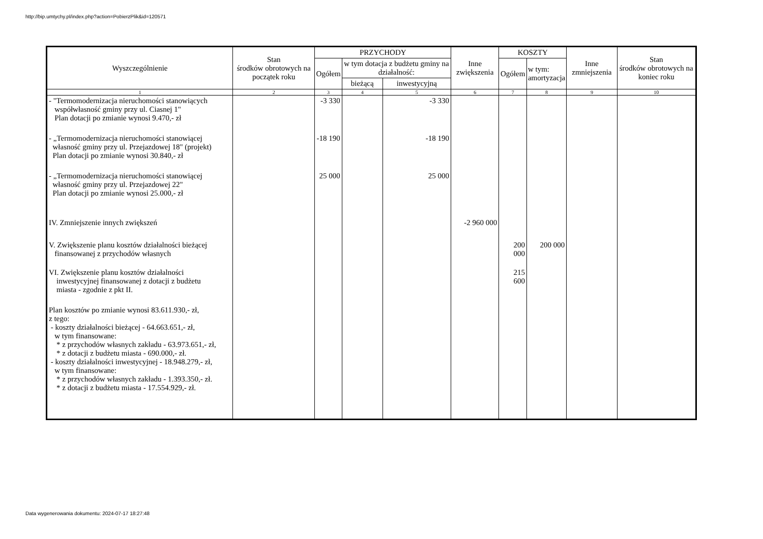http://bip.umtychy.pl/index.php?action=PobierzPlik&id=120571
| Wyszczególnienie | Stan środków obrotowych na początek roku | PRZYCHODY | | | Inne zwiększenia | KOSZTY | | Inne zmniejszenia | Stan środków obrotowych na koniec roku |
| --- | --- | --- | --- | --- | --- | --- | --- | --- | --- |
| | | Ogółem | w tym dotacja z budżetu gminy na działalność: | | | Ogółem | w tym: amortyzacja | | |
| | | | bieżącą | inwestycyjną | | | | | |
| 1 | 2 | 3 | 4 | 5 | 6 | 7 | 8 | 9 | 10 |
| - "Termomodernizacja nieruchomości stanowiących współwłasność gminy przy ul. Ciasnej 1" Plan dotacji po zmianie wynosi 9.470,- zł | | -3 330 | | -3 330 | | | | | |
| - „Termomodernizacja nieruchomości stanowiącej własność gminy przy ul. Przejazdowej 18" (projekt) Plan dotacji po zmianie wynosi 30.840,- zł | | -18 190 | | -18 190 | | | | | |
| - „Termomodernizacja nieruchomości stanowiącej własność gminy przy ul. Przejazdowej 22" Plan dotacji po zmianie wynosi 25.000,- zł | | 25 000 | | 25 000 | | | | | |
| IV. Zmniejszenie innych zwiększeń | | | | | -2 960 000 | | | | |
| V. Zwiększenie planu kosztów działalności bieżącej finansowanej z przychodów własnych | | | | | | 200 000 | 200 000 | | |
| VI. Zwiększenie planu kosztów działalności inwestycyjnej finansowanej z dotacji z budżetu miasta - zgodnie z pkt II. | | | | | | 215 600 | | | |
| Plan kosztów po zmianie wynosi 83.611.930,- zł, z tego: - koszty działalności bieżącej - 64.663.651,- zł, w tym finansowane: * z przychodów własnych zakładu - 63.973.651,- zł, * z dotacji z budżetu miasta - 690.000,- zł. - koszty działalności inwestycyjnej - 18.948.279,- zł, w tym finansowane: * z przychodów własnych zakładu - 1.393.350,- zł. * z dotacji z budżetu miasta - 17.554.929,- zł. | | | | | | | | | |
Data wygenerowania dokumentu: 2024-07-17 18:27:48